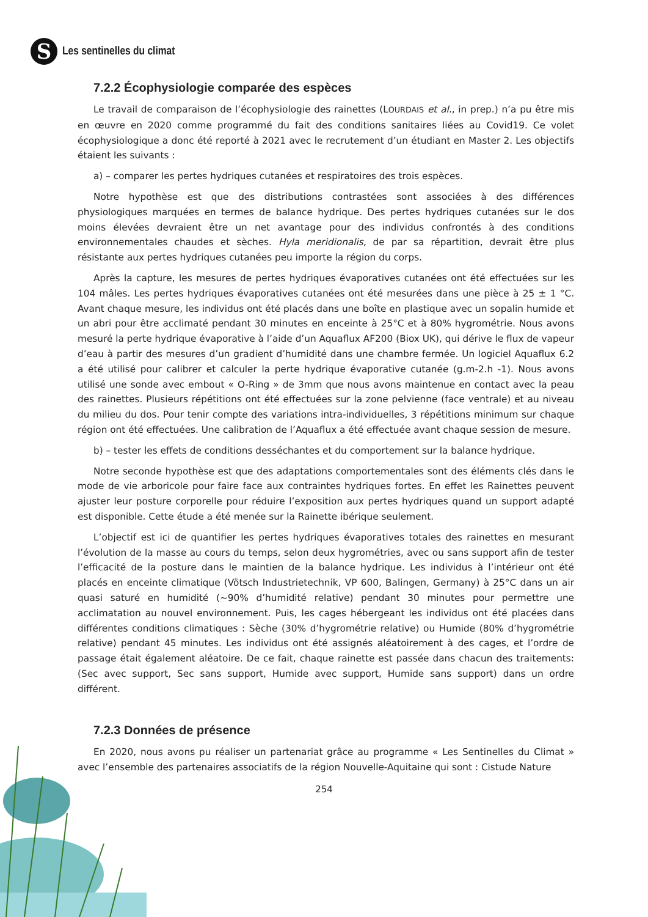S
Les sentinelles du climat
7.2.2 Écophysiologie comparée des espèces
Le travail de comparaison de l’écophysiologie des rainettes (LOURDAIS et al., in prep.) n’a pu être mis en œuvre en 2020 comme programmé du fait des conditions sanitaires liées au Covid19. Ce volet écophysiologique a donc été reporté à 2021 avec le recrutement d’un étudiant en Master 2. Les objectifs étaient les suivants :
a) – comparer les pertes hydriques cutanées et respiratoires des trois espèces.
Notre hypothèse est que des distributions contrastées sont associées à des différences physiologiques marquées en termes de balance hydrique. Des pertes hydriques cutanées sur le dos moins élevées devraient être un net avantage pour des individus confrontés à des conditions environnementales chaudes et sèches. Hyla meridionalis, de par sa répartition, devrait être plus résistante aux pertes hydriques cutanées peu importe la région du corps.
Après la capture, les mesures de pertes hydriques évaporatives cutanées ont été effectuées sur les 104 mâles. Les pertes hydriques évaporatives cutanées ont été mesurées dans une pièce à 25 ± 1 °C. Avant chaque mesure, les individus ont été placés dans une boîte en plastique avec un sopalin humide et un abri pour être acclimaté pendant 30 minutes en enceinte à 25°C et à 80% hygrométrie. Nous avons mesuré la perte hydrique évaporative à l’aide d’un Aquaflux AF200 (Biox UK), qui dérive le flux de vapeur d’eau à partir des mesures d’un gradient d’humidité dans une chambre fermée. Un logiciel Aquaflux 6.2 a été utilisé pour calibrer et calculer la perte hydrique évaporative cutanée (g.m-2.h -1). Nous avons utilisé une sonde avec embout « O-Ring » de 3mm que nous avons maintenue en contact avec la peau des rainettes. Plusieurs répétitions ont été effectuées sur la zone pelvienne (face ventrale) et au niveau du milieu du dos. Pour tenir compte des variations intra-individuelles, 3 répétitions minimum sur chaque région ont été effectuées. Une calibration de l’Aquaflux a été effectuée avant chaque session de mesure.
b) – tester les effets de conditions desséchantes et du comportement sur la balance hydrique.
Notre seconde hypothèse est que des adaptations comportementales sont des éléments clés dans le mode de vie arboricole pour faire face aux contraintes hydriques fortes. En effet les Rainettes peuvent ajuster leur posture corporelle pour réduire l’exposition aux pertes hydriques quand un support adapté est disponible. Cette étude a été menée sur la Rainette ibérique seulement.
L’objectif est ici de quantifier les pertes hydriques évaporatives totales des rainettes en mesurant l’évolution de la masse au cours du temps, selon deux hygrométries, avec ou sans support afin de tester l’efficacité de la posture dans le maintien de la balance hydrique. Les individus à l’intérieur ont été placés en enceinte climatique (Vötsch Industrietechnik, VP 600, Balingen, Germany) à 25°C dans un air quasi saturé en humidité (~90% d’humidité relative) pendant 30 minutes pour permettre une acclimatation au nouvel environnement. Puis, les cages hébergeant les individus ont été placées dans différentes conditions climatiques : Sèche (30% d’hygrométrie relative) ou Humide (80% d’hygrométrie relative) pendant 45 minutes. Les individus ont été assignés aléatoirement à des cages, et l’ordre de passage était également aléatoire. De ce fait, chaque rainette est passée dans chacun des traitements: (Sec avec support, Sec sans support, Humide avec support, Humide sans support) dans un ordre différent.
7.2.3 Données de présence
En 2020, nous avons pu réaliser un partenariat grâce au programme « Les Sentinelles du Climat » avec l’ensemble des partenaires associatifs de la région Nouvelle-Aquitaine qui sont : Cistude Nature
254